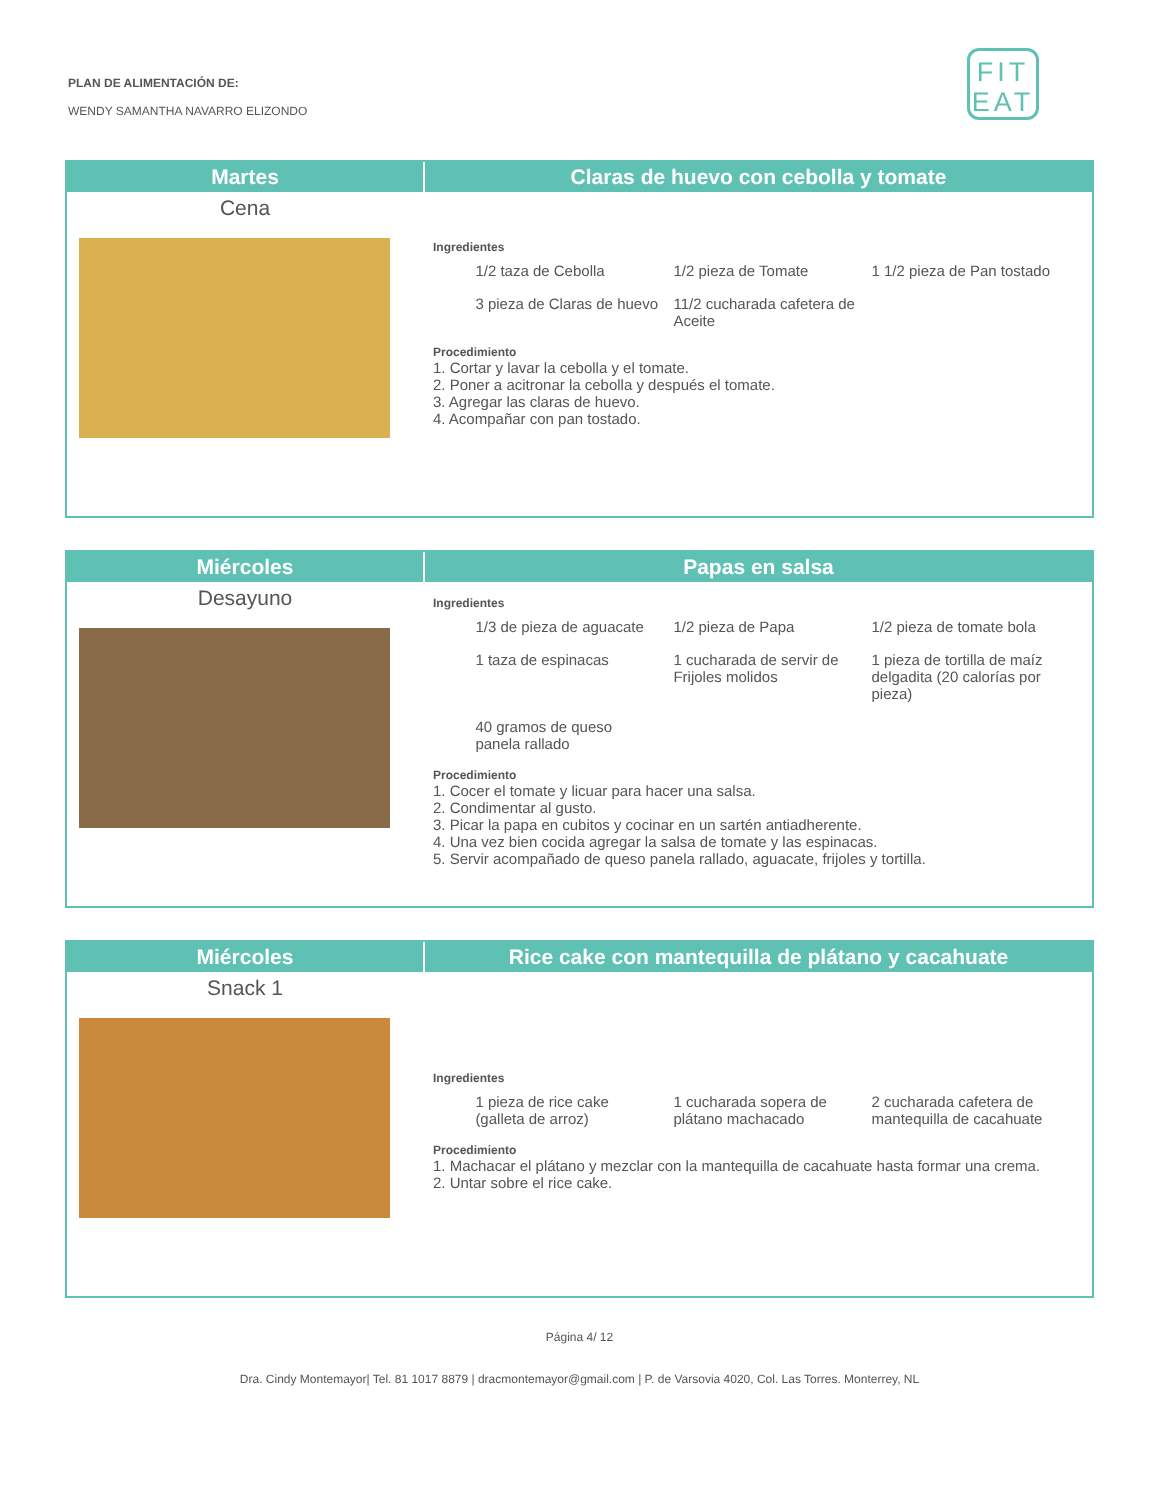PLAN DE ALIMENTACIÓN DE:
WENDY SAMANTHA NAVARRO ELIZONDO
FIT
EAT
Martes Claras de huevo con cebolla y tomate
Cena
Ingredientes
1/2 taza de Cebolla
1/2 pieza de Tomate
1 1/2 pieza de Pan tostado
3 pieza de Claras de huevo
11/2 cucharada cafetera de Aceite
Procedimiento
1. Cortar y lavar la cebolla y el tomate.
2. Poner a acitronar la cebolla y después el tomate.
3. Agregar las claras de huevo.
4. Acompañar con pan tostado.
Miércoles Papas en salsa
Desayuno
Ingredientes
1/3 de pieza de aguacate
1/2 pieza de Papa
1/2 pieza de tomate bola
1 taza de espinacas
1 cucharada de servir de Frijoles molidos
1 pieza de tortilla de maíz delgadita (20 calorías por pieza)
40 gramos de queso panela rallado
Procedimiento
1. Cocer el tomate y licuar para hacer una salsa.
2. Condimentar al gusto.
3. Picar la papa en cubitos y cocinar en un sartén antiadherente.
4. Una vez bien cocida agregar la salsa de tomate y las espinacas.
5. Servir acompañado de queso panela rallado, aguacate, frijoles y tortilla.
Miércoles Rice cake con mantequilla de plátano y cacahuate
Snack 1
Ingredientes
1 pieza de rice cake (galleta de arroz)
1 cucharada sopera de plátano machacado
2 cucharada cafetera de mantequilla de cacahuate
Procedimiento
1. Machacar el plátano y mezclar con la mantequilla de cacahuate hasta formar una crema.
2. Untar sobre el rice cake.
Página 4/ 12
Dra. Cindy Montemayor| Tel. 81 1017 8879 | dracmontemayor@gmail.com | P. de Varsovia 4020, Col. Las Torres. Monterrey, NL